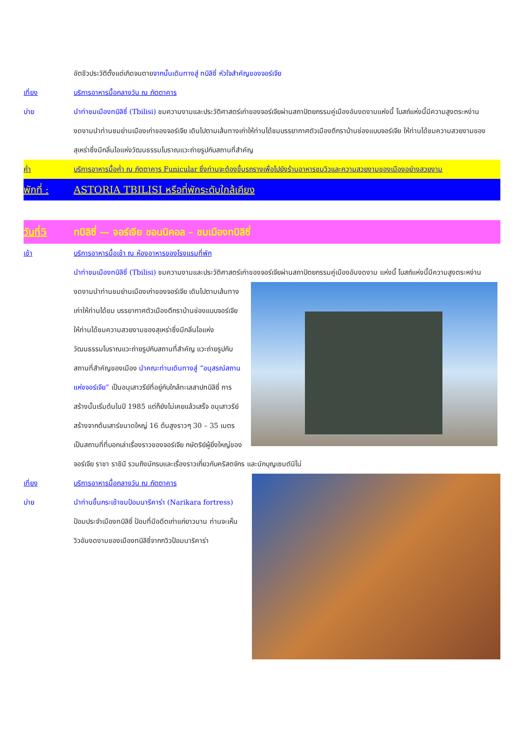อัตชีวประวัติตั้งแต่เกิดจนตายจากนั้นเดินทางสู่ ทบิลิซี่ หัวใจสำคัญของจอร์เจีย
เที่ยง บริการอาหารมื้อกลางวัน ณ ภัตตาคาร
บ่าย นำท่าชมเมืองทบิลิซี่ (Tbilisi) ชมความงามและประวัติศาสตร์เก่าของจอร์เจียผ่านสถาปัตยกรรมคู่เมืองอันงดงามแห่งนี้ โบสถ์แห่งนี้มีความสูงตระหง่าน งดงามนำท่านชมย่านเมืองเก่าของจอร์เจีย เดินไปตามเส้นทางเก่าให้ท่านได้ชมบรรยากาศตัวเมืองตึกราบ้านช่องแบบจอร์เจีย ให้ท่านได้ชมความสวยงามของสุเหร่าซึ่งมีกลิ่นไอแห่งวัฒนธรรมโบราณแวะถ่ายรูปกับสถานที่สำคัญ
ค่ำ บริการอาหารมื้อค่ำ ณ ภัตตาคาร Funicular ซึ่งท่านจะต้องขึ้นรถรางเพื่อไปยังร้านอาหารชมวิวและความสวยงามของเมืองอย่างสวยงาม
พักที่ : ASTORIA TBILISI หรือที่พักระดับใกล้เคียง
วันที่5 ทบิลิซี่ — จอร์เจีย ชอนนิคอล – ชมเมืองทบิลิซี่
เช้า บริการอาหารมื้อเช้า ณ ห้องอาหารของโรงแรมที่พัก
นำท่าชมเมืองทบิลิซี่ (Tbilisi) ชมความงามและประวัติศาสตร์เก่าของจอร์เจียผ่านสถาปัตยกรรมคู่เมืองอันงดงาม
แห่งนี้ โบสถ์แห่งนี้มีความสูงตระหง่าน งดงามนำท่านชมย่านเมืองเก่าของจอร์เจีย เดินไปตามเส้นทางเก่าให้ท่านได้ชม บรรยากาศตัวเมืองตึกราบ้านช่องแบบจอร์เจีย ให้ท่านได้ชมความสวยงามของสุเหร่าซึ่งมีกลิ่นไอแห่งวัฒนธรรมโบราณแวะถ่ายรูปกับสถานที่สำคัญ แวะถ่ายรูปกับสถานที่สำคัญของเมือง นำคณะท่านเดินทางสู่ “อนุสรณ์สถานแห่งจอร์เจีย” เป็นอนุเสาวรีย์ที่อยู่กับใกล้ทะเลสาปทบิลิซี่ การสร้างนั้นเริ่มต้นในปี 1985 แต่ก็ยังไม่เคยแล้วเสร็จ อนุเสาวรีย์สร้างจากต้นเสาร์ขนาดใหญ่ 16 ต้นสูงราวๆ 30 – 35 เมตร เป็นสถานที่ที่บอกเล่าเรื่องราวของจอร์เจีย กษัตริย์ผู้ยิ่งใหญ่ของจอร์เจีย ราชา ราชินี รวมถึงนักรบและเรื่องราวเกี่ยวกับคริสตจักร และนักบุญเซนต์นิโน่
เที่ยง บริการอาหารมื้อกลางวัน ณ ภัตตาคาร
บ่าย นำท่านขึ้นกระเช้าชมป้อมนาริคาร่า (Narikara fortress) ป้อมประจำเมืองทบิลิซี่ ป้อมที่มีอดีตเก่าแก่ยาวนาน ท่านจะเห็นวิวอันงดงามของเมืองทบิลิซี่จากกวิวป้อมนาริคาร่า